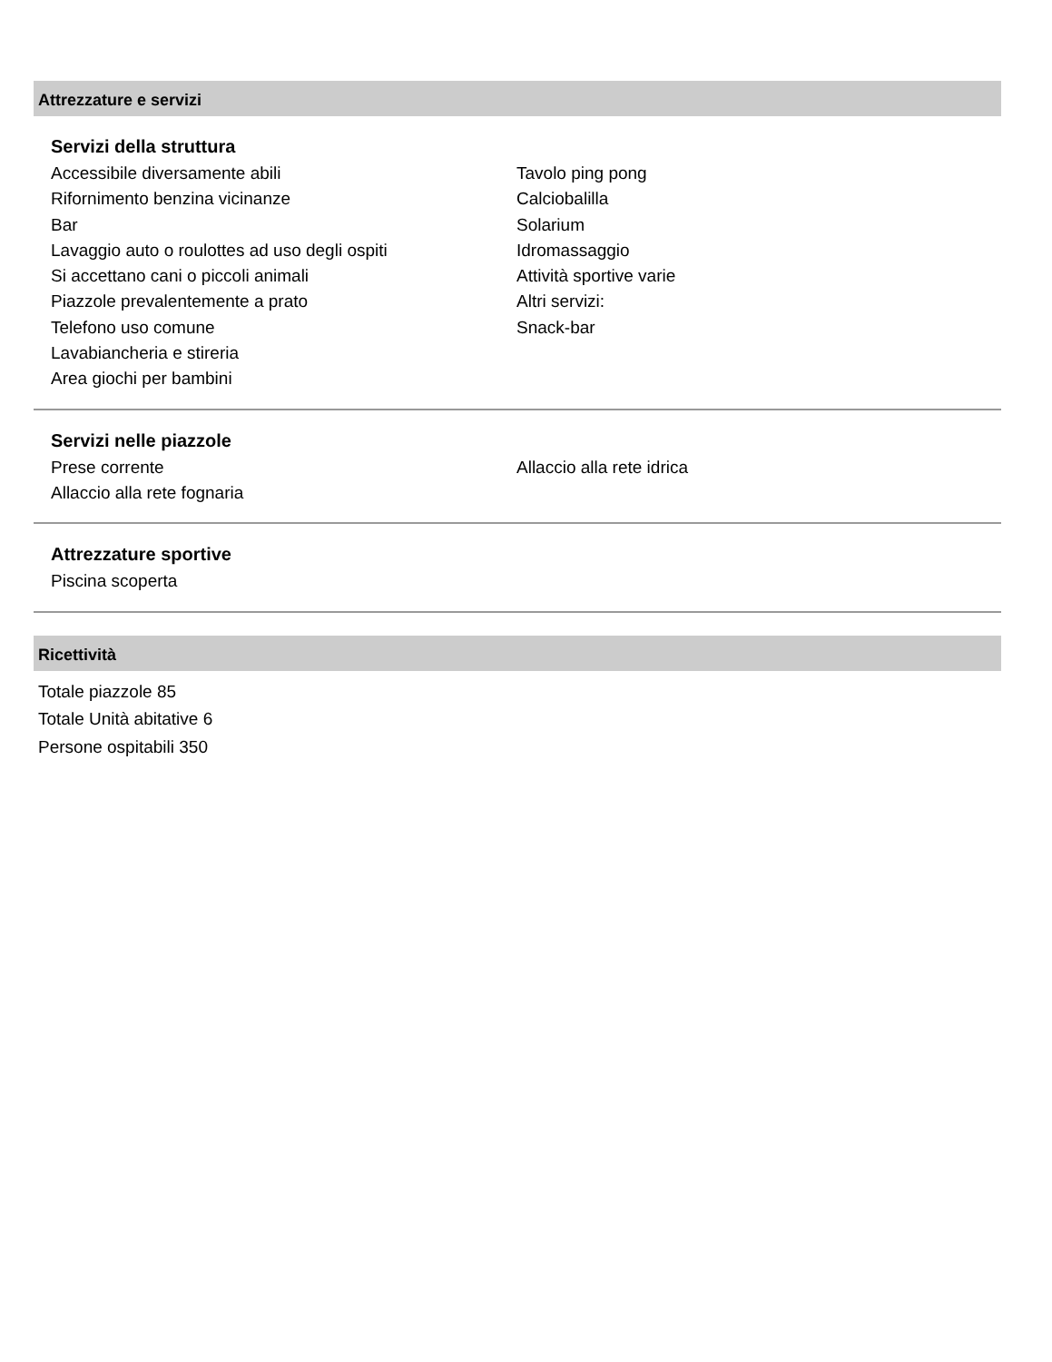Attrezzature e servizi
Servizi della struttura
Accessibile diversamente abili
Rifornimento benzina vicinanze
Bar
Lavaggio auto o roulottes ad uso degli ospiti
Si accettano cani o piccoli animali
Piazzole prevalentemente a prato
Telefono uso comune
Lavabiancheria e stireria
Area giochi per bambini
Tavolo ping pong
Calciobalilla
Solarium
Idromassaggio
Attività sportive varie
Altri servizi:
Snack-bar
Servizi nelle piazzole
Prese corrente
Allaccio alla rete fognaria
Allaccio alla rete idrica
Attrezzature sportive
Piscina scoperta
Ricettività
Totale piazzole 85
Totale Unità abitative 6
Persone ospitabili 350